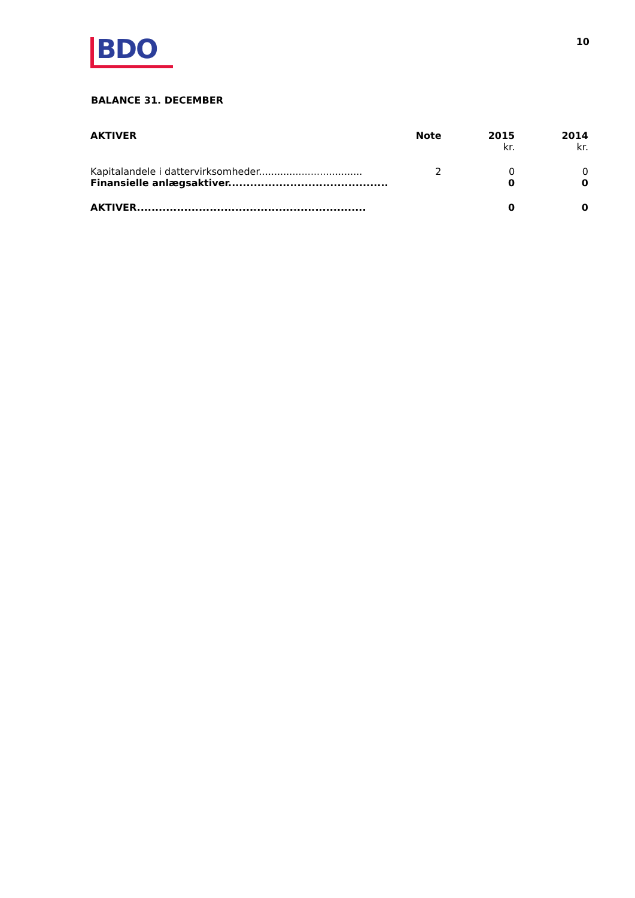BDO
10
BALANCE 31. DECEMBER
| AKTIVER | Note | 2015 kr. | 2014 kr. |
| --- | --- | --- | --- |
| Kapitalandele i dattervirksomheder.................................. | 2 | 0 | 0 |
| Finansielle anlægsaktiver............................................ | | 0 | 0 |
| AKTIVER............................................................... | | 0 | 0 |